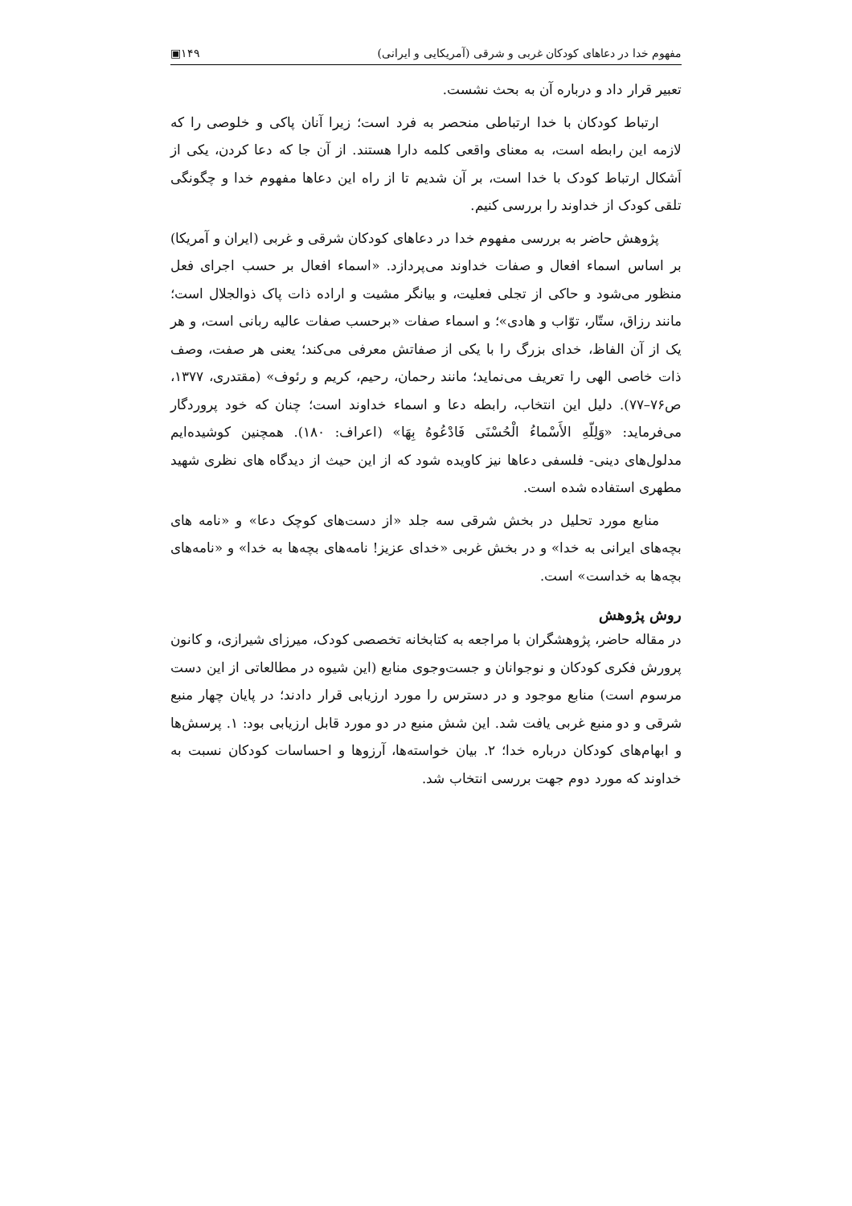مفهوم خدا در دعاهای کودکان غربی و شرقی (آمریکایی و ایرانی) ۱۴۹▣
تعبیر قرار داد و درباره آن به بحث نشست.
ارتباط کودکان با خدا ارتباطی منحصر به فرد است؛ زیرا آنان پاکی و خلوصی را که لازمه این رابطه است، به معنای واقعی کلمه دارا هستند. از آن جا که دعا کردن، یکی از اَشکال ارتباط کودک با خدا است، بر آن شدیم تا از راه این دعاها مفهوم خدا و چگونگی تلقی کودک از خداوند را بررسی کنیم.
پژوهش حاضر به بررسی مفهوم خدا در دعاهای کودکان شرقی و غربی (ایران و آمریکا) بر اساس اسماء افعال و صفات خداوند می‌پردازد. «اسماء افعال بر حسب اجرای فعل منظور می‌شود و حاکی از تجلی فعلیت، و بیانگر مشیت و اراده ذات پاک ذوالجلال است؛ مانند رزاق، ستّار، توّاب و هادی»؛ و اسماء صفات «برحسب صفات عالیه ربانی است، و هر یک از آن الفاظ، خدای بزرگ را با یکی از صفاتش معرفی می‌کند؛ یعنی هر صفت، وصف ذات خاصی الهی را تعریف می‌نماید؛ مانند رحمان، رحیم، کریم و رئوف» (مقتدری، ۱۳۷۷، ص۷۶–۷۷). دلیل این انتخاب، رابطه دعا و اسماء خداوند است؛ چنان که خود پروردگار می‌فرماید: «وَلِلّهِ الأَسْماءُ الْحُسْنَى فَادْعُوهُ بِهَا» (اعراف: ۱۸۰). همچنین کوشیده‌ایم مدلول‌های دینی- فلسفی دعاها نیز کاویده شود که از این حیث از دیدگاه های نظری شهید مطهری استفاده شده است.
منابع مورد تحلیل در بخش شرقی سه جلد «از دست‌های کوچک دعا» و «نامه های بچه‌های ایرانی به خدا» و در بخش غربی «خدای عزیز! نامه‌های بچه‌ها به خدا» و «نامه‌های بچه‌ها به خداست» است.
روش پژوهش
در مقاله حاضر، پژوهشگران با مراجعه به کتابخانه تخصصی کودک، میرزای شیرازی، و کانون پرورش فکری کودکان و نوجوانان و جست‌وجوی منابع (این شیوه در مطالعاتی از این دست مرسوم است) منابع موجود و در دسترس را مورد ارزیابی قرار دادند؛ در پایان چهار منبع شرقی و دو منبع غربی یافت شد. این شش منبع در دو مورد قابل ارزیابی بود: ۱. پرسش‌ها و ابهام‌های کودکان درباره خدا؛ ۲. بیان خواسته‌ها، آرزوها و احساسات کودکان نسبت به خداوند که مورد دوم جهت بررسی انتخاب شد.